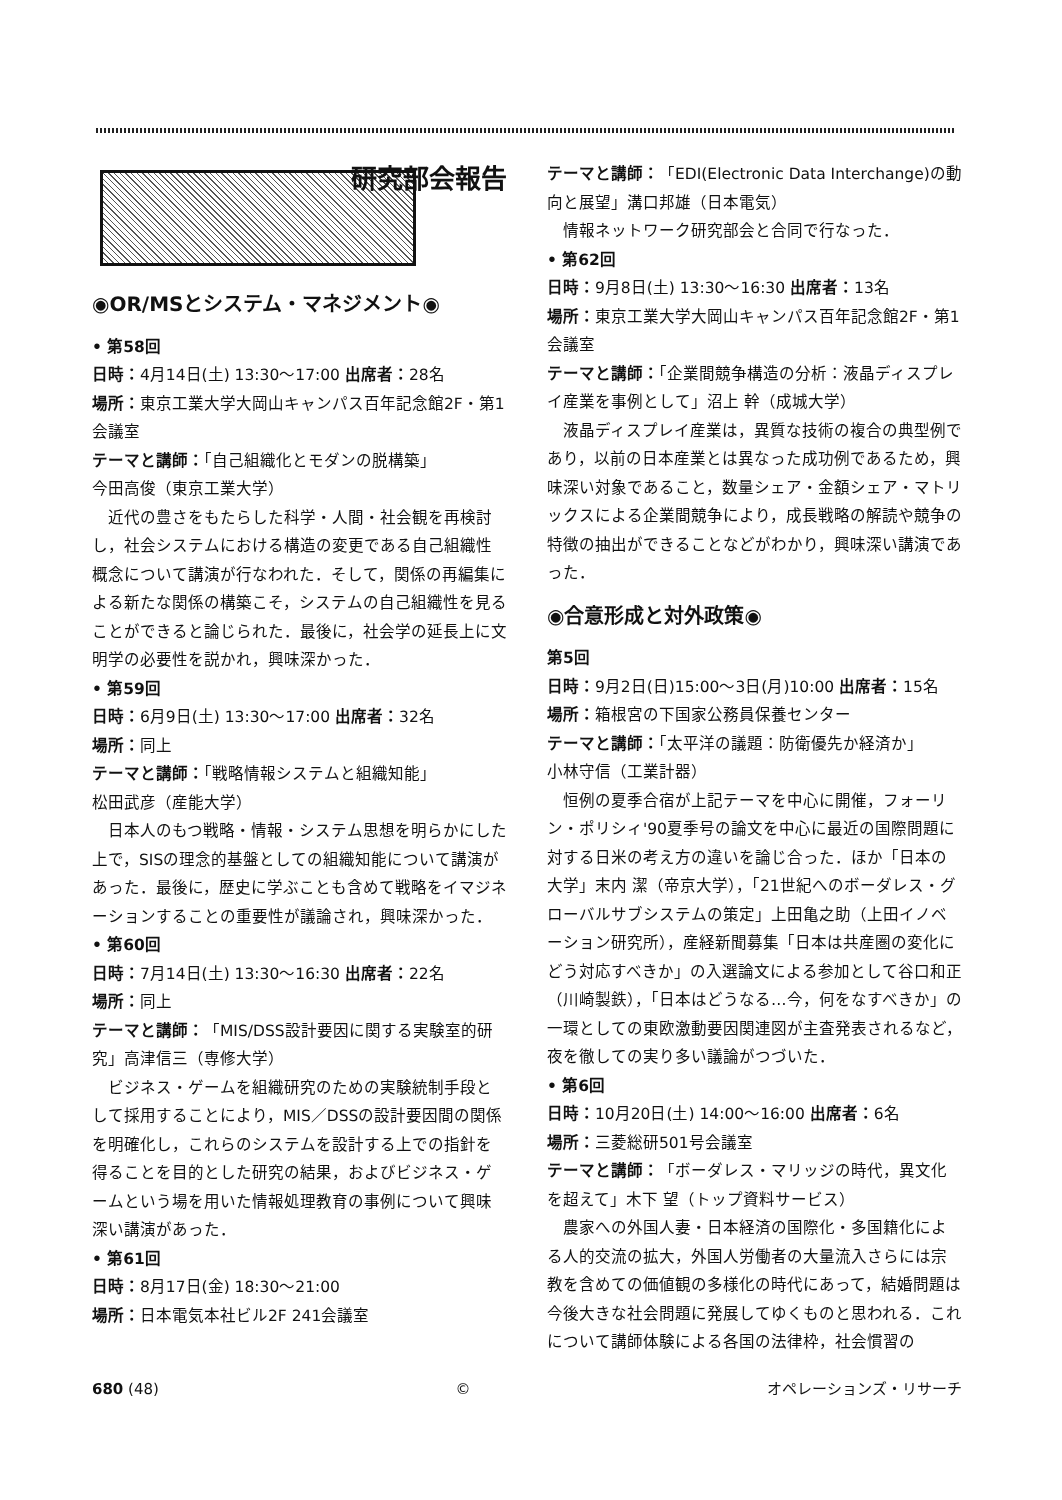研究部会報告
◉OR/MSとシステム・マネジメント◉
• 第58回
日時：4月14日(土) 13:30〜17:00 出席者：28名
場所：東京工業大学大岡山キャンパス百年記念館2F・第1会議室
テーマと講師：「自己組織化とモダンの脱構築」
今田高俊（東京工業大学）
近代の豊さをもたらした科学・人間・社会観を再検討し，社会システムにおける構造の変更である自己組織性概念について講演が行なわれた．そして，関係の再編集による新たな関係の構築こそ，システムの自己組織性を見ることができると論じられた．最後に，社会学の延長上に文明学の必要性を説かれ，興味深かった．
• 第59回
日時：6月9日(土) 13:30〜17:00 出席者：32名
場所：同上
テーマと講師：「戦略情報システムと組織知能」
松田武彦（産能大学）
日本人のもつ戦略・情報・システム思想を明らかにした上で，SISの理念的基盤としての組織知能について講演があった．最後に，歴史に学ぶことも含めて戦略をイマジネーションすることの重要性が議論され，興味深かった．
• 第60回
日時：7月14日(土) 13:30〜16:30 出席者：22名
場所：同上
テーマと講師：「MIS/DSS設計要因に関する実験室的研究」高津信三（専修大学）
ビジネス・ゲームを組織研究のための実験統制手段として採用することにより，MIS／DSSの設計要因間の関係を明確化し，これらのシステムを設計する上での指針を得ることを目的とした研究の結果，およびビジネス・ゲームという場を用いた情報処理教育の事例について興味深い講演があった．
• 第61回
日時：8月17日(金) 18:30〜21:00
場所：日本電気本社ビル2F 241会議室
テーマと講師：「EDI(Electronic Data Interchange)の動向と展望」溝口邦雄（日本電気）
情報ネットワーク研究部会と合同で行なった．
• 第62回
日時：9月8日(土) 13:30〜16:30 出席者：13名
場所：東京工業大学大岡山キャンパス百年記念館2F・第1会議室
テーマと講師：「企業間競争構造の分析：液晶ディスプレイ産業を事例として」沼上 幹（成城大学）
液晶ディスプレイ産業は，異質な技術の複合の典型例であり，以前の日本産業とは異なった成功例であるため，興味深い対象であること，数量シェア・金額シェア・マトリックスによる企業間競争により，成長戦略の解読や競争の特徴の抽出ができることなどがわかり，興味深い講演であった．
◉合意形成と対外政策◉
第5回
日時：9月2日(日)15:00〜3日(月)10:00 出席者：15名
場所：箱根宮の下国家公務員保養センター
テーマと講師：「太平洋の議題：防衛優先か経済か」
小林守信（工業計器）
恒例の夏季合宿が上記テーマを中心に開催，フォーリン・ポリシィ'90夏季号の論文を中心に最近の国際問題に対する日米の考え方の違いを論じ合った．ほか「日本の大学」末内 潔（帝京大学），「21世紀へのボーダレス・グローバルサブシステムの策定」上田亀之助（上田イノベーション研究所），産経新聞募集「日本は共産圏の変化にどう対応すべきか」の入選論文による参加として谷口和正（川崎製鉄），「日本はどうなる…今，何をなすべきか」の一環としての東欧激動要因関連図が主査発表されるなど，夜を徹しての実り多い議論がつづいた．
• 第6回
日時：10月20日(土) 14:00〜16:00 出席者：6名
場所：三菱総研501号会議室
テーマと講師：「ボーダレス・マリッジの時代，異文化を超えて」木下 望（トップ資料サービス）
農家への外国人妻・日本経済の国際化・多国籍化による人的交流の拡大，外国人労働者の大量流入さらには宗教を含めての価値観の多様化の時代にあって，結婚問題は今後大きな社会問題に発展してゆくものと思われる．これについて講師体験による各国の法律枠，社会慣習の
680 (48) © オペレーションズ・リサーチ